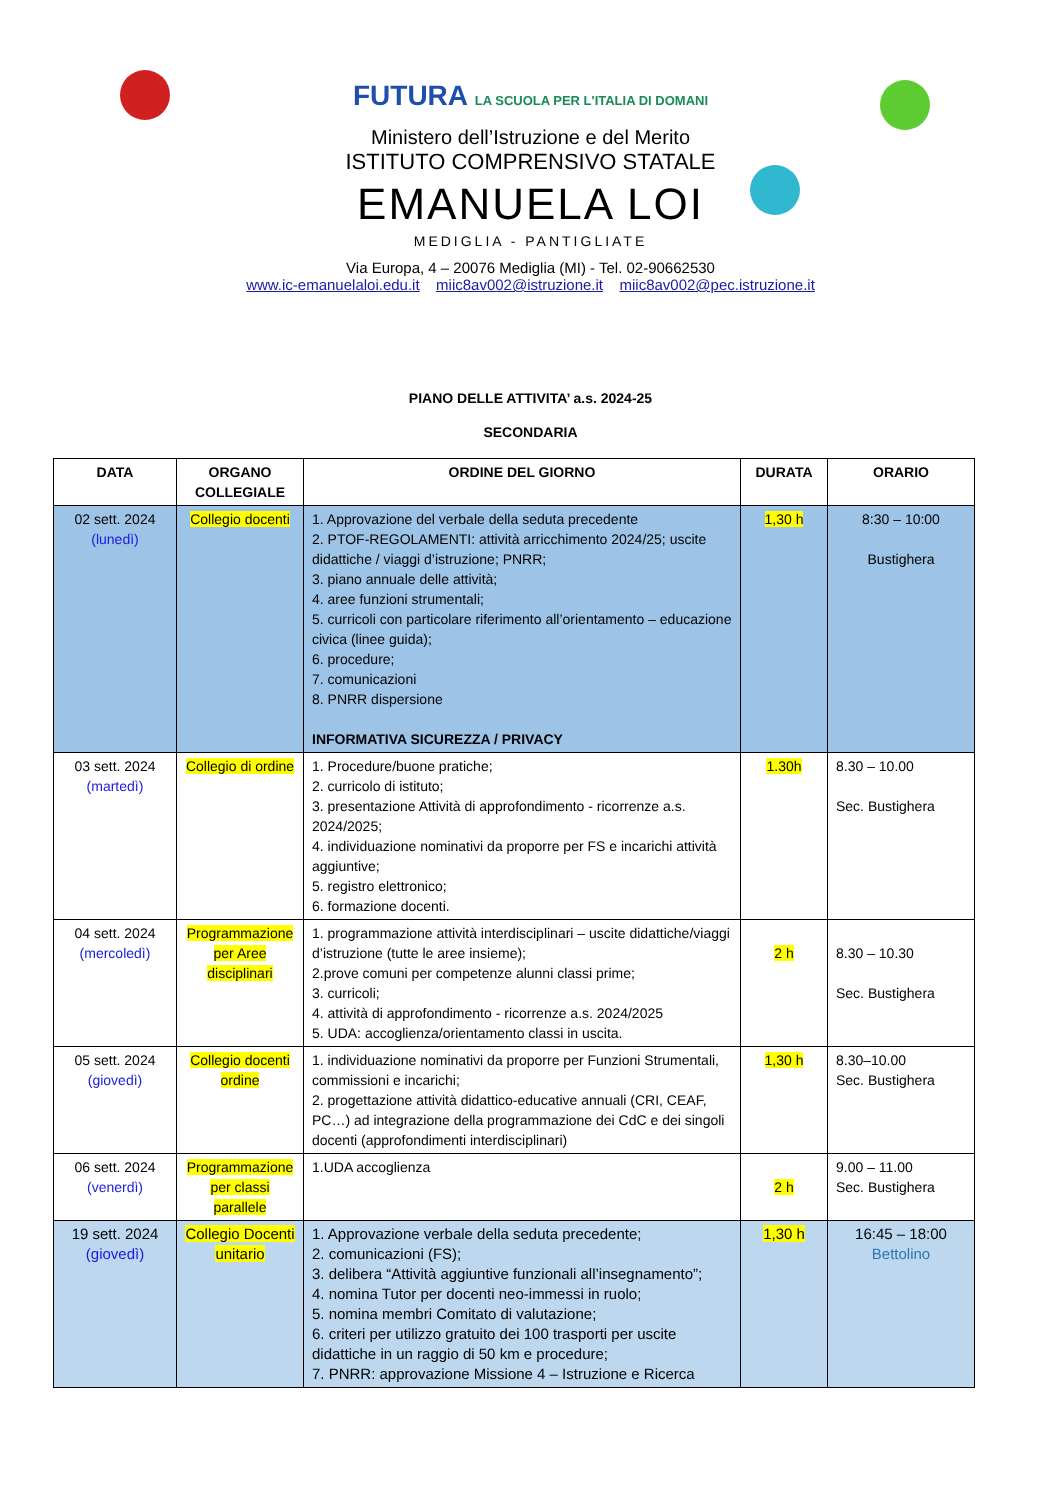FUTURA LA SCUOLA PER L'ITALIA DI DOMANI
Ministero dell’Istruzione e del Merito
ISTITUTO COMPRENSIVO STATALE
EMANUELA LOI
MEDIGLIA - PANTIGLIATE
Via Europa, 4 – 20076 Mediglia (MI) - Tel. 02-90662530
www.ic-emanuelaloi.edu.it miic8av002@istruzione.it miic8av002@pec.istruzione.it
PIANO DELLE ATTIVITA’ a.s. 2024-25
SECONDARIA
| DATA | ORGANO COLLEGIALE | ORDINE DEL GIORNO | DURATA | ORARIO |
| --- | --- | --- | --- | --- |
| 02 sett. 2024 (lunedì) | Collegio docenti | 1. Approvazione del verbale della seduta precedente 2. PTOF-REGOLAMENTI: attività arricchimento 2024/25; uscite didattiche / viaggi d’istruzione; PNRR; 3. piano annuale delle attività; 4. aree funzioni strumentali; 5. curricoli con particolare riferimento all’orientamento – educazione civica (linee guida); 6. procedure; 7. comunicazioni 8. PNRR dispersione INFORMATIVA SICUREZZA / PRIVACY | 1,30 h | 8:30 – 10:00 Bustighera |
| 03 sett. 2024 (martedì) | Collegio di ordine | 1. Procedure/buone pratiche; 2. curricolo di istituto; 3. presentazione Attività di approfondimento - ricorrenze a.s. 2024/2025; 4. individuazione nominativi da proporre per FS e incarichi attività aggiuntive; 5. registro elettronico; 6. formazione docenti. | 1.30h | 8.30 – 10.00 Sec. Bustighera |
| 04 sett. 2024 (mercoledì) | Programmazione per Aree disciplinari | 1. programmazione attività interdisciplinari – uscite didattiche/viaggi d’istruzione (tutte le aree insieme); 2.prove comuni per competenze alunni classi prime; 3. curricoli; 4. attività di approfondimento - ricorrenze a.s. 2024/2025 5. UDA: accoglienza/orientamento classi in uscita. | 2 h | 8.30 – 10.30 Sec. Bustighera |
| 05 sett. 2024 (giovedì) | Collegio docenti ordine | 1. individuazione nominativi da proporre per Funzioni Strumentali, commissioni e incarichi; 2. progettazione attività didattico-educative annuali (CRI, CEAF, PC…) ad integrazione della programmazione dei CdC e dei singoli docenti (approfondimenti interdisciplinari) | 1,30 h | 8.30–10.00 Sec. Bustighera |
| 06 sett. 2024 (venerdì) | Programmazione per classi parallele | 1.UDA accoglienza | 2 h | 9.00 – 11.00 Sec. Bustighera |
| 19 sett. 2024 (giovedì) | Collegio Docenti unitario | 1. Approvazione verbale della seduta precedente; 2. comunicazioni (FS); 3. delibera “Attività aggiuntive funzionali all’insegnamento”; 4. nomina Tutor per docenti neo-immessi in ruolo; 5. nomina membri Comitato di valutazione; 6. criteri per utilizzo gratuito dei 100 trasporti per uscite didattiche in un raggio di 50 km e procedure; 7. PNRR: approvazione Missione 4 – Istruzione e Ricerca | 1,30 h | 16:45 – 18:00 Bettolino |